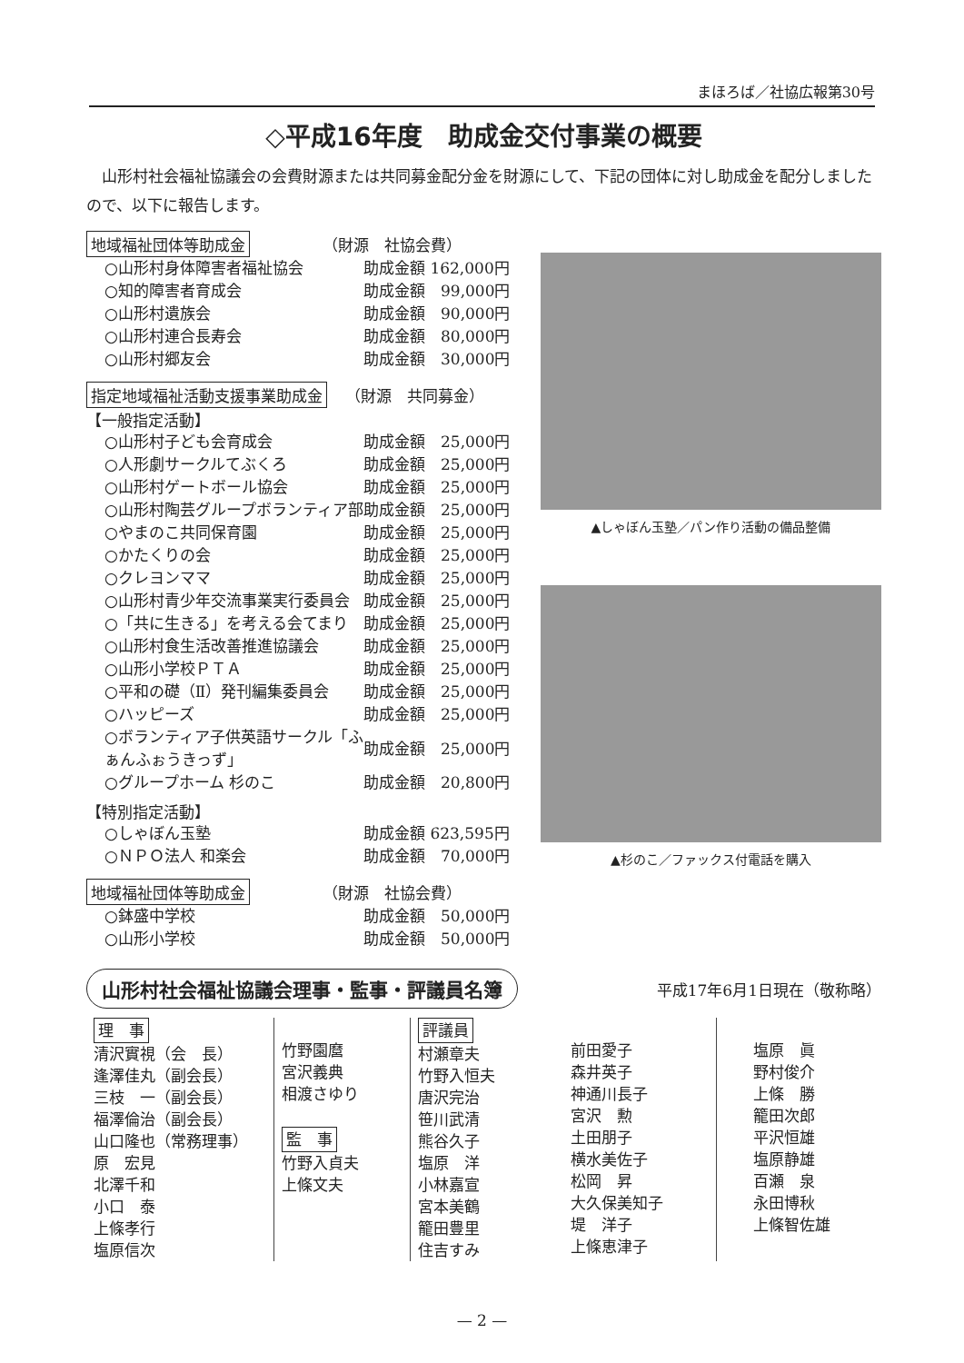まほろば／社協広報第30号
◇平成16年度　助成金交付事業の概要
山形村社会福祉協議会の会費財源または共同募金配分金を財源にして、下記の団体に対し助成金を配分しましたので、以下に報告します。
地域福祉団体等助成金 （財源　社協会費）
| ○山形村身体障害者福祉協会 | 助成金額 162,000円 |
| ○知的障害者育成会 | 助成金額 99,000円 |
| ○山形村遺族会 | 助成金額 90,000円 |
| ○山形村連合長寿会 | 助成金額 80,000円 |
| ○山形村郷友会 | 助成金額 30,000円 |
指定地域福祉活動支援事業助成金 （財源　共同募金）
【一般指定活動】
| ○山形村子ども会育成会 | 助成金額 25,000円 |
| ○人形劇サークルてぶくろ | 助成金額 25,000円 |
| ○山形村ゲートボール協会 | 助成金額 25,000円 |
| ○山形村陶芸グループボランティア部 | 助成金額 25,000円 |
| ○やまのこ共同保育園 | 助成金額 25,000円 |
| ○かたくりの会 | 助成金額 25,000円 |
| ○クレヨンママ | 助成金額 25,000円 |
| ○山形村青少年交流事業実行委員会 | 助成金額 25,000円 |
| ○「共に生きる」を考える会てまり | 助成金額 25,000円 |
| ○山形村食生活改善推進協議会 | 助成金額 25,000円 |
| ○山形小学校ＰＴＡ | 助成金額 25,000円 |
| ○平和の礎（Ⅱ）発刊編集委員会 | 助成金額 25,000円 |
| ○ハッピーズ | 助成金額 25,000円 |
| ○ボランティア子供英語サークル「ふぁんふぉうきっず」 | 助成金額 25,000円 |
| ○グループホーム 杉のこ | 助成金額 20,800円 |
【特別指定活動】
| ○しゃぼん玉塾 | 助成金額 623,595円 |
| ○ＮＰＯ法人 和楽会 | 助成金額 70,000円 |
地域福祉団体等助成金 （財源　社協会費）
| ○鉢盛中学校 | 助成金額 50,000円 |
| ○山形小学校 | 助成金額 50,000円 |
▲しゃぼん玉塾／パン作り活動の備品整備
▲杉のこ／ファックス付電話を購入
山形村社会福祉協議会理事・監事・評議員名簿 平成17年6月1日現在（敬称略）
理　事
清沢實視（会　長）
逢澤佳丸（副会長）
三枝　一（副会長）
福澤倫治（副会長）
山口隆也（常務理事）
原　宏見
北澤千和
小口　泰
上條孝行
塩原信次
竹野園麿
宮沢義典
相渡さゆり
監　事
竹野入貞夫
上條文夫
評議員
村瀬章夫
竹野入恒夫
唐沢完治
笹川武清
熊谷久子
塩原　洋
小林嘉宣
宮本美鶴
籠田豊里
住吉すみ
前田愛子
森井英子
神通川長子
宮沢　勲
土田朋子
横水美佐子
松岡　昇
大久保美知子
堤　洋子
上條恵津子
塩原　眞
野村俊介
上條　勝
籠田次郎
平沢恒雄
塩原静雄
百瀬　泉
永田博秋
上條智佐雄
— 2 —